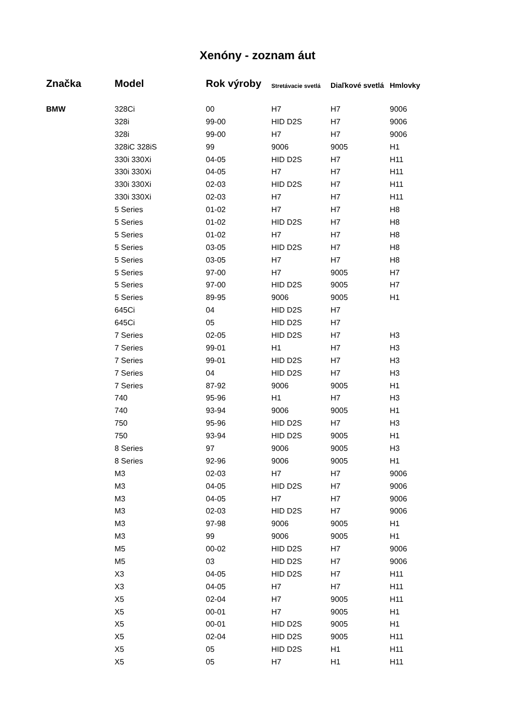Xenóny - zoznam áut
| Značka | Model | Rok výroby | Stretávacie svetlá | Diaľkové svetlá | Hmlovky |
| --- | --- | --- | --- | --- | --- |
| BMW | 328Ci | 00 | H7 | H7 | 9006 |
| | 328i | 99-00 | HID D2S | H7 | 9006 |
| | 328i | 99-00 | H7 | H7 | 9006 |
| | 328iC 328iS | 99 | 9006 | 9005 | H1 |
| | 330i 330Xi | 04-05 | HID D2S | H7 | H11 |
| | 330i 330Xi | 04-05 | H7 | H7 | H11 |
| | 330i 330Xi | 02-03 | HID D2S | H7 | H11 |
| | 330i 330Xi | 02-03 | H7 | H7 | H11 |
| | 5 Series | 01-02 | H7 | H7 | H8 |
| | 5 Series | 01-02 | HID D2S | H7 | H8 |
| | 5 Series | 01-02 | H7 | H7 | H8 |
| | 5 Series | 03-05 | HID D2S | H7 | H8 |
| | 5 Series | 03-05 | H7 | H7 | H8 |
| | 5 Series | 97-00 | H7 | 9005 | H7 |
| | 5 Series | 97-00 | HID D2S | 9005 | H7 |
| | 5 Series | 89-95 | 9006 | 9005 | H1 |
| | 645Ci | 04 | HID D2S | H7 | |
| | 645Ci | 05 | HID D2S | H7 | |
| | 7 Series | 02-05 | HID D2S | H7 | H3 |
| | 7 Series | 99-01 | H1 | H7 | H3 |
| | 7 Series | 99-01 | HID D2S | H7 | H3 |
| | 7 Series | 04 | HID D2S | H7 | H3 |
| | 7 Series | 87-92 | 9006 | 9005 | H1 |
| | 740 | 95-96 | H1 | H7 | H3 |
| | 740 | 93-94 | 9006 | 9005 | H1 |
| | 750 | 95-96 | HID D2S | H7 | H3 |
| | 750 | 93-94 | HID D2S | 9005 | H1 |
| | 8 Series | 97 | 9006 | 9005 | H3 |
| | 8 Series | 92-96 | 9006 | 9005 | H1 |
| | M3 | 02-03 | H7 | H7 | 9006 |
| | M3 | 04-05 | HID D2S | H7 | 9006 |
| | M3 | 04-05 | H7 | H7 | 9006 |
| | M3 | 02-03 | HID D2S | H7 | 9006 |
| | M3 | 97-98 | 9006 | 9005 | H1 |
| | M3 | 99 | 9006 | 9005 | H1 |
| | M5 | 00-02 | HID D2S | H7 | 9006 |
| | M5 | 03 | HID D2S | H7 | 9006 |
| | X3 | 04-05 | HID D2S | H7 | H11 |
| | X3 | 04-05 | H7 | H7 | H11 |
| | X5 | 02-04 | H7 | 9005 | H11 |
| | X5 | 00-01 | H7 | 9005 | H1 |
| | X5 | 00-01 | HID D2S | 9005 | H1 |
| | X5 | 02-04 | HID D2S | 9005 | H11 |
| | X5 | 05 | HID D2S | H1 | H11 |
| | X5 | 05 | H7 | H1 | H11 |